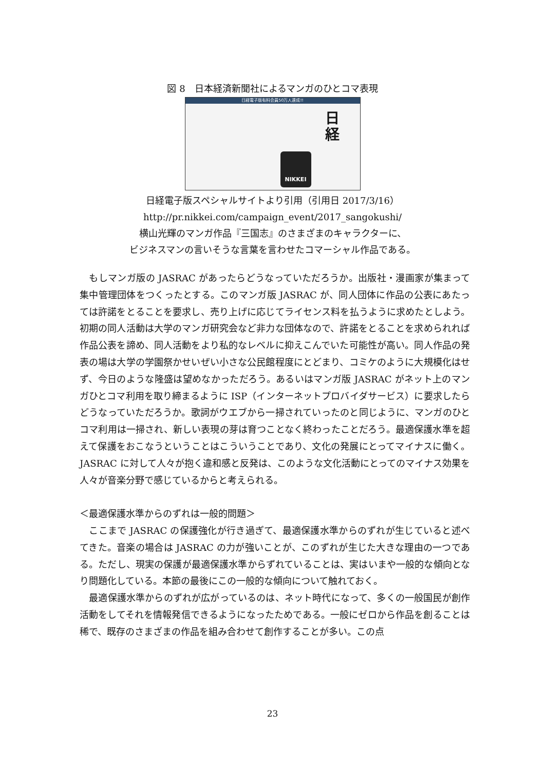図 8　日本経済新聞社によるマンガのひとコマ表現
日経電子版有料会員50万人達成!!
日
経
NIKKEI
日経電子版スペシャルサイトより引用（引用日 2017/3/16）
http://pr.nikkei.com/campaign_event/2017_sangokushi/
横山光輝のマンガ作品『三国志』のさまざまのキャラクターに、
ビジネスマンの言いそうな言葉を言わせたコマーシャル作品である。
　もしマンガ版の JASRAC があったらどうなっていただろうか。出版社・漫画家が集まって集中管理団体をつくったとする。このマンガ版 JASRAC が、同人団体に作品の公表にあたっては許諾をとることを要求し、売り上げに応じてライセンス料を払うように求めたとしよう。初期の同人活動は大学のマンガ研究会など非力な団体なので、許諾をとることを求められれば作品公表を諦め、同人活動をより私的なレベルに抑えこんでいた可能性が高い。同人作品の発表の場は大学の学園祭かせいぜい小さな公民館程度にとどまり、コミケのように大規模化はせず、今日のような隆盛は望めなかっただろう。あるいはマンガ版 JASRAC がネット上のマンガひとコマ利用を取り締まるように ISP（インターネットプロバイダサービス）に要求したらどうなっていただろうか。歌詞がウエブから一掃されていったのと同じように、マンガのひとコマ利用は一掃され、新しい表現の芽は育つことなく終わったことだろう。最適保護水準を超えて保護をおこなうということはこういうことであり、文化の発展にとってマイナスに働く。JASRAC に対して人々が抱く違和感と反発は、このような文化活動にとってのマイナス効果を人々が音楽分野で感じているからと考えられる。
＜最適保護水準からのずれは一般的問題＞
　ここまで JASRAC の保護強化が行き過ぎて、最適保護水準からのずれが生じていると述べてきた。音楽の場合は JASRAC の力が強いことが、このずれが生じた大きな理由の一つである。ただし、現実の保護が最適保護水準からずれていることは、実はいまや一般的な傾向となり問題化している。本節の最後にこの一般的な傾向について触れておく。
　最適保護水準からのずれが広がっているのは、ネット時代になって、多くの一般国民が創作活動をしてそれを情報発信できるようになったためである。一般にゼロから作品を創ることは稀で、既存のさまざまの作品を組み合わせて創作することが多い。この点
23